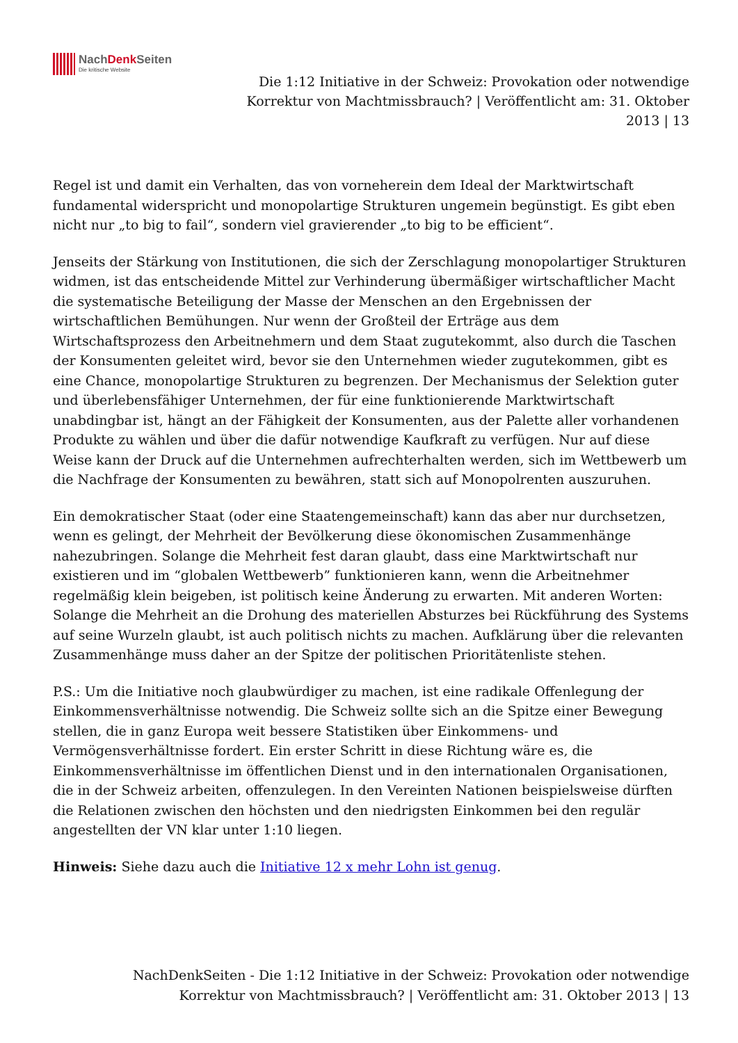NachDenk Seiten
Die kritische Website
Die 1:12 Initiative in der Schweiz: Provokation oder notwendige Korrektur von Machtmissbrauch? | Veröffentlicht am: 31. Oktober 2013 | 13
Regel ist und damit ein Verhalten, das von vorneherein dem Ideal der Marktwirtschaft fundamental widerspricht und monopolartige Strukturen ungemein begünstigt. Es gibt eben nicht nur „to big to fail“, sondern viel gravierender „to big to be efficient“.
Jenseits der Stärkung von Institutionen, die sich der Zerschlagung monopolartiger Strukturen widmen, ist das entscheidende Mittel zur Verhinderung übermäßiger wirtschaftlicher Macht die systematische Beteiligung der Masse der Menschen an den Ergebnissen der wirtschaftlichen Bemühungen. Nur wenn der Großteil der Erträge aus dem Wirtschaftsprozess den Arbeitnehmern und dem Staat zugutekommt, also durch die Taschen der Konsumenten geleitet wird, bevor sie den Unternehmen wieder zugutekommen, gibt es eine Chance, monopolartige Strukturen zu begrenzen. Der Mechanismus der Selektion guter und überlebensfähiger Unternehmen, der für eine funktionierende Marktwirtschaft unabdingbar ist, hängt an der Fähigkeit der Konsumenten, aus der Palette aller vorhandenen Produkte zu wählen und über die dafür notwendige Kaufkraft zu verfügen. Nur auf diese Weise kann der Druck auf die Unternehmen aufrechterhalten werden, sich im Wettbewerb um die Nachfrage der Konsumenten zu bewähren, statt sich auf Monopolrenten auszuruhen.
Ein demokratischer Staat (oder eine Staatengemeinschaft) kann das aber nur durchsetzen, wenn es gelingt, der Mehrheit der Bevölkerung diese ökonomischen Zusammenhänge nahezubringen. Solange die Mehrheit fest daran glaubt, dass eine Marktwirtschaft nur existieren und im “globalen Wettbewerb” funktionieren kann, wenn die Arbeitnehmer regelmäßig klein beigeben, ist politisch keine Änderung zu erwarten. Mit anderen Worten: Solange die Mehrheit an die Drohung des materiellen Absturzes bei Rückführung des Systems auf seine Wurzeln glaubt, ist auch politisch nichts zu machen. Aufklärung über die relevanten Zusammenhänge muss daher an der Spitze der politischen Prioritätenliste stehen.
P.S.: Um die Initiative noch glaubwürdiger zu machen, ist eine radikale Offenlegung der Einkommensverhältnisse notwendig. Die Schweiz sollte sich an die Spitze einer Bewegung stellen, die in ganz Europa weit bessere Statistiken über Einkommens- und Vermögensverhältnisse fordert. Ein erster Schritt in diese Richtung wäre es, die Einkommensverhältnisse im öffentlichen Dienst und in den internationalen Organisationen, die in der Schweiz arbeiten, offenzulegen. In den Vereinten Nationen beispielsweise dürften die Relationen zwischen den höchsten und den niedrigsten Einkommen bei den regulär angestellten der VN klar unter 1:10 liegen.
Hinweis: Siehe dazu auch die Initiative 12 x mehr Lohn ist genug.
NachDenkSeiten - Die 1:12 Initiative in der Schweiz: Provokation oder notwendige Korrektur von Machtmissbrauch? | Veröffentlicht am: 31. Oktober 2013 | 13